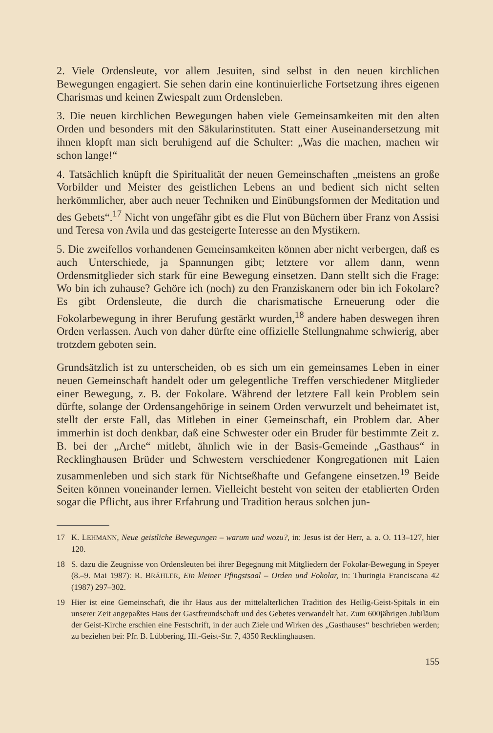2. Viele Ordensleute, vor allem Jesuiten, sind selbst in den neuen kirchlichen Bewegungen engagiert. Sie sehen darin eine kontinuierliche Fortsetzung ihres eigenen Charismas und keinen Zwiespalt zum Ordensleben.
3. Die neuen kirchlichen Bewegungen haben viele Gemeinsamkeiten mit den alten Orden und besonders mit den Säkularinstituten. Statt einer Auseinandersetzung mit ihnen klopft man sich beruhigend auf die Schulter: „Was die machen, machen wir schon lange!“
4. Tatsächlich knüpft die Spiritualität der neuen Gemeinschaften „meistens an große Vorbilder und Meister des geistlichen Lebens an und bedient sich nicht selten herkömmlicher, aber auch neuer Techniken und Einübungsformen der Meditation und des Gebets“.<sup>17</sup> Nicht von ungefähr gibt es die Flut von Büchern über Franz von Assisi und Teresa von Avila und das gesteigerte Interesse an den Mystikern.
5. Die zweifellos vorhandenen Gemeinsamkeiten können aber nicht verbergen, daß es auch Unterschiede, ja Spannungen gibt; letztere vor allem dann, wenn Ordensmitglieder sich stark für eine Bewegung einsetzen. Dann stellt sich die Frage: Wo bin ich zuhause? Gehöre ich (noch) zu den Franziskanern oder bin ich Fokolare? Es gibt Ordensleute, die durch die charismatische Erneuerung oder die Fokolarbewegung in ihrer Berufung gestärkt wurden,<sup>18</sup> andere haben deswegen ihren Orden verlassen. Auch von daher dürfte eine offizielle Stellungnahme schwierig, aber trotzdem geboten sein.
Grundsätzlich ist zu unterscheiden, ob es sich um ein gemeinsames Leben in einer neuen Gemeinschaft handelt oder um gelegentliche Treffen verschiedener Mitglieder einer Bewegung, z. B. der Fokolare. Während der letztere Fall kein Problem sein dürfte, solange der Ordensangehörige in seinem Orden verwurzelt und beheimatet ist, stellt der erste Fall, das Mitleben in einer Gemeinschaft, ein Problem dar. Aber immerhin ist doch denkbar, daß eine Schwester oder ein Bruder für bestimmte Zeit z. B. bei der „Arche“ mitlebt, ähnlich wie in der Basis-Gemeinde „Gasthaus“ in Recklinghausen Brüder und Schwestern verschiedener Kongregationen mit Laien zusammenleben und sich stark für Nichtseßhafte und Gefangene einsetzen.<sup>19</sup> Beide Seiten können voneinander lernen. Vielleicht besteht von seiten der etablierten Orden sogar die Pflicht, aus ihrer Erfahrung und Tradition heraus solchen jun-
17 K. LEHMANN, Neue geistliche Bewegungen – warum und wozu?, in: Jesus ist der Herr, a. a. O. 113–127, hier 120.
18 S. dazu die Zeugnisse von Ordensleuten bei ihrer Begegnung mit Mitgliedern der Fokolar-Bewegung in Speyer (8.–9. Mai 1987): R. BRÄHLER, Ein kleiner Pfingstsaal – Orden und Fokolar, in: Thuringia Franciscana 42 (1987) 297–302.
19 Hier ist eine Gemeinschaft, die ihr Haus aus der mittelalterlichen Tradition des Heilig-Geist-Spitals in ein unserer Zeit angepaßtes Haus der Gastfreundschaft und des Gebetes verwandelt hat. Zum 600jährigen Jubiläum der Geist-Kirche erschien eine Festschrift, in der auch Ziele und Wirken des „Gasthauses“ beschrieben werden; zu beziehen bei: Pfr. B. Lübbering, Hl.-Geist-Str. 7, 4350 Recklinghausen.
155